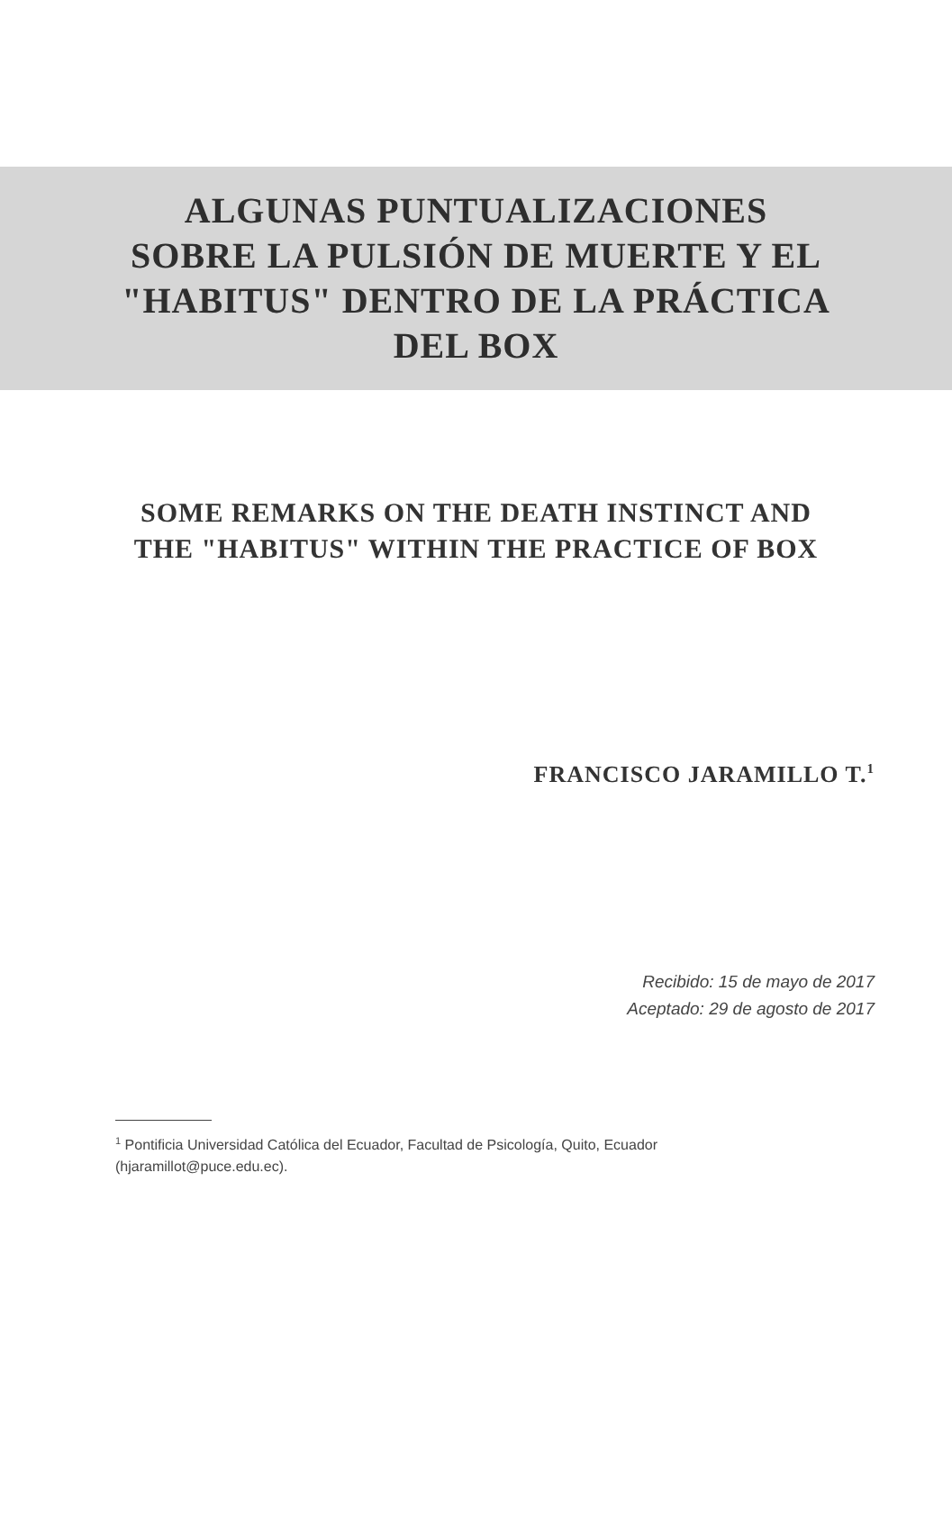ALGUNAS PUNTUALIZACIONES
SOBRE LA PULSIÓN DE MUERTE Y EL
"HABITUS" DENTRO DE LA PRÁCTICA
DEL BOX
SOME REMARKS ON THE DEATH INSTINCT AND
THE "HABITUS" WITHIN THE PRACTICE OF BOX
FRANCISCO JARAMILLO T.<sup>1</sup>
Recibido: 15 de mayo de 2017
Aceptado: 29 de agosto de 2017
<sup>1</sup> Pontificia Universidad Católica del Ecuador, Facultad de Psicología, Quito, Ecuador (hjaramillot@puce.edu.ec).